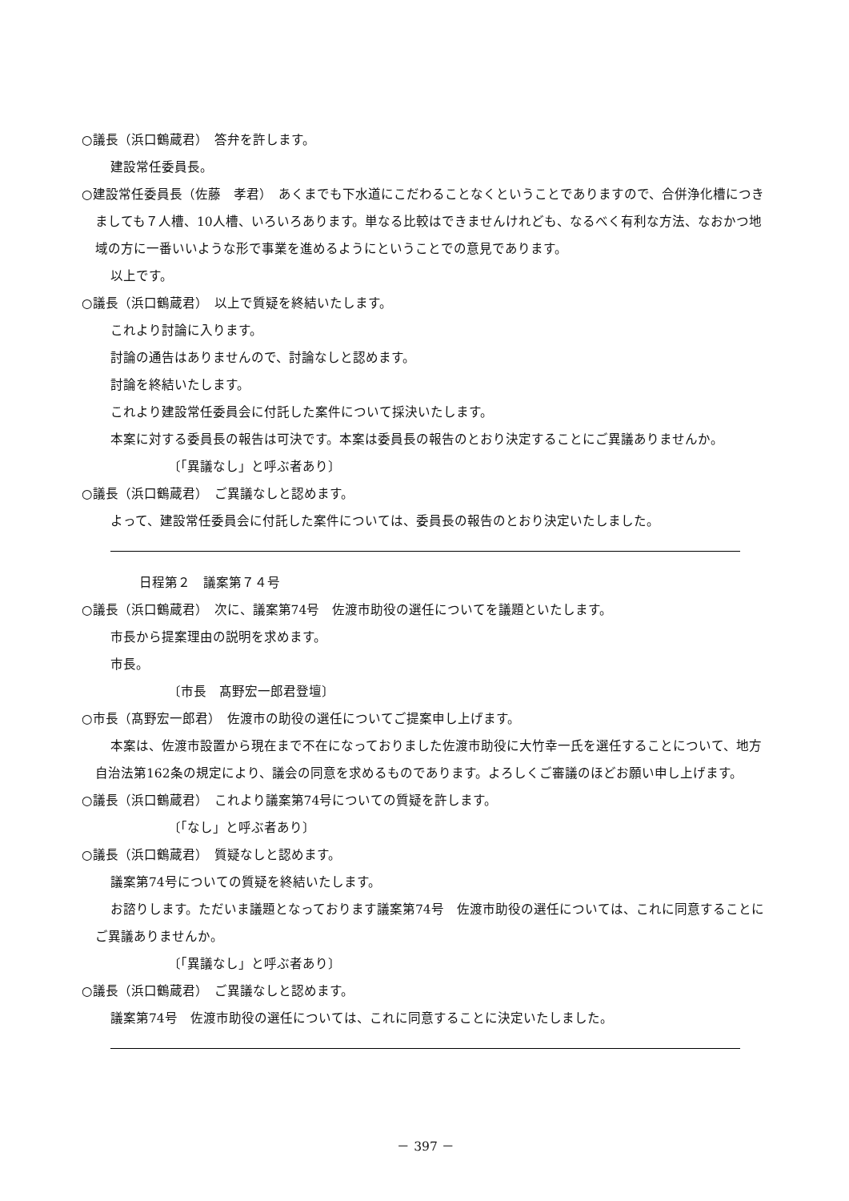○議長（浜口鶴蔵君）　答弁を許します。
建設常任委員長。
○建設常任委員長（佐藤　孝君）　あくまでも下水道にこだわることなくということでありますので、合併浄化槽につきましても７人槽、10人槽、いろいろあります。単なる比較はできませんけれども、なるべく有利な方法、なおかつ地域の方に一番いいような形で事業を進めるようにということでの意見であります。
以上です。
○議長（浜口鶴蔵君）　以上で質疑を終結いたします。
これより討論に入ります。
討論の通告はありませんので、討論なしと認めます。
討論を終結いたします。
これより建設常任委員会に付託した案件について採決いたします。
本案に対する委員長の報告は可決です。本案は委員長の報告のとおり決定することにご異議ありませんか。
〔「異議なし」と呼ぶ者あり〕
○議長（浜口鶴蔵君）　ご異議なしと認めます。
よって、建設常任委員会に付託した案件については、委員長の報告のとおり決定いたしました。
日程第２　議案第７４号
○議長（浜口鶴蔵君）　次に、議案第74号　佐渡市助役の選任についてを議題といたします。
市長から提案理由の説明を求めます。
市長。
〔市長　髙野宏一郎君登壇〕
○市長（髙野宏一郎君）　佐渡市の助役の選任についてご提案申し上げます。
本案は、佐渡市設置から現在まで不在になっておりました佐渡市助役に大竹幸一氏を選任することについて、地方自治法第162条の規定により、議会の同意を求めるものであります。よろしくご審議のほどお願い申し上げます。
○議長（浜口鶴蔵君）　これより議案第74号についての質疑を許します。
〔「なし」と呼ぶ者あり〕
○議長（浜口鶴蔵君）　質疑なしと認めます。
議案第74号についての質疑を終結いたします。
お諮りします。ただいま議題となっております議案第74号　佐渡市助役の選任については、これに同意することにご異議ありませんか。
〔「異議なし」と呼ぶ者あり〕
○議長（浜口鶴蔵君）　ご異議なしと認めます。
議案第74号　佐渡市助役の選任については、これに同意することに決定いたしました。
－ 397 －